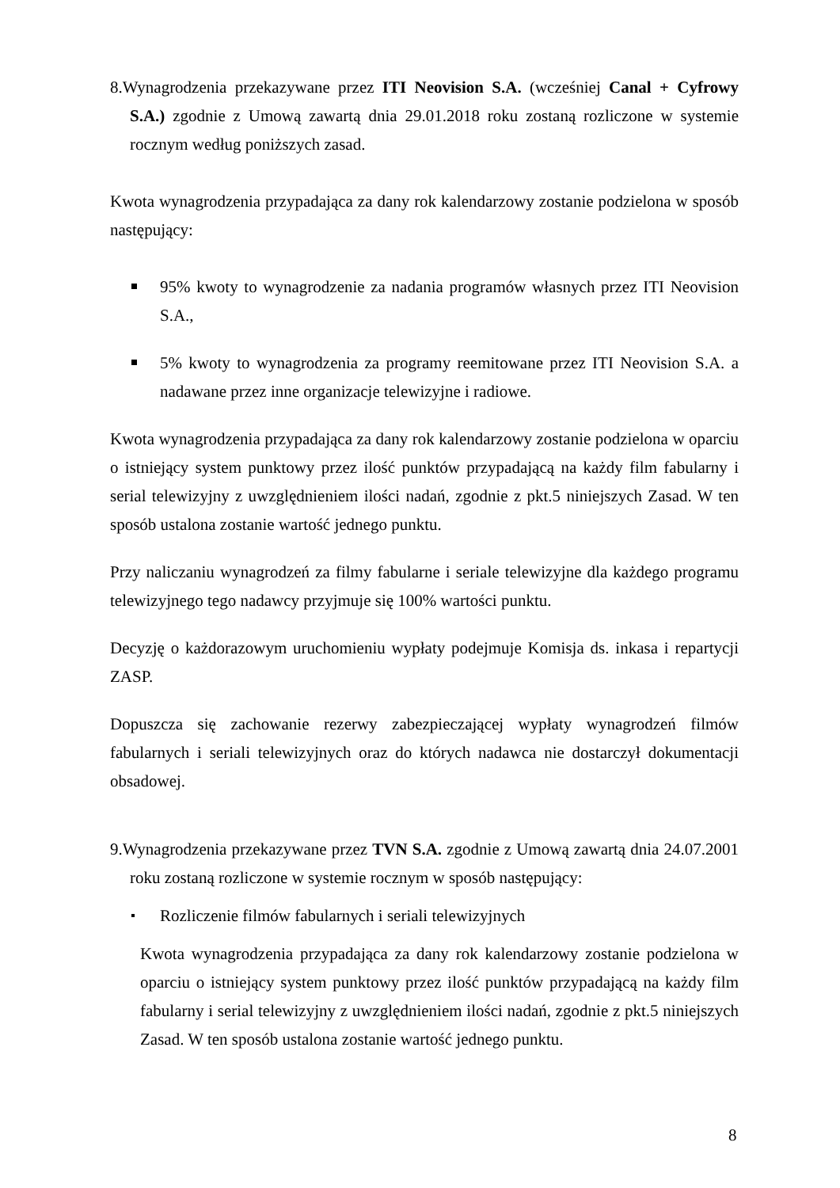8.Wynagrodzenia przekazywane przez ITI Neovision S.A. (wcześniej Canal + Cyfrowy S.A.) zgodnie z Umową zawartą dnia 29.01.2018 roku zostaną rozliczone w systemie rocznym według poniższych zasad.
Kwota wynagrodzenia przypadająca za dany rok kalendarzowy zostanie podzielona w sposób następujący:
95% kwoty to wynagrodzenie za nadania programów własnych przez ITI Neovision S.A.,
5% kwoty to wynagrodzenia za programy reemitowane przez ITI Neovision S.A. a nadawane przez inne organizacje telewizyjne i radiowe.
Kwota wynagrodzenia przypadająca za dany rok kalendarzowy zostanie podzielona w oparciu o istniejący system punktowy przez ilość punktów przypadającą na każdy film fabularny i serial telewizyjny z uwzględnieniem ilości nadań, zgodnie z pkt.5 niniejszych Zasad. W ten sposób ustalona zostanie wartość jednego punktu.
Przy naliczaniu wynagrodzeń za filmy fabularne i seriale telewizyjne dla każdego programu telewizyjnego tego nadawcy przyjmuje się 100% wartości punktu.
Decyzję o każdorazowym uruchomieniu wypłaty podejmuje Komisja ds. inkasa i repartycji ZASP.
Dopuszcza się zachowanie rezerwy zabezpieczającej wypłaty wynagrodzeń filmów fabularnych i seriali telewizyjnych oraz do których nadawca nie dostarczył dokumentacji obsadowej.
9.Wynagrodzenia przekazywane przez TVN S.A. zgodnie z Umową zawartą dnia 24.07.2001 roku zostaną rozliczone w systemie rocznym w sposób następujący:
Rozliczenie filmów fabularnych i seriali telewizyjnych
Kwota wynagrodzenia przypadająca za dany rok kalendarzowy zostanie podzielona w oparciu o istniejący system punktowy przez ilość punktów przypadającą na każdy film fabularny i serial telewizyjny z uwzględnieniem ilości nadań, zgodnie z pkt.5 niniejszych Zasad. W ten sposób ustalona zostanie wartość jednego punktu.
8